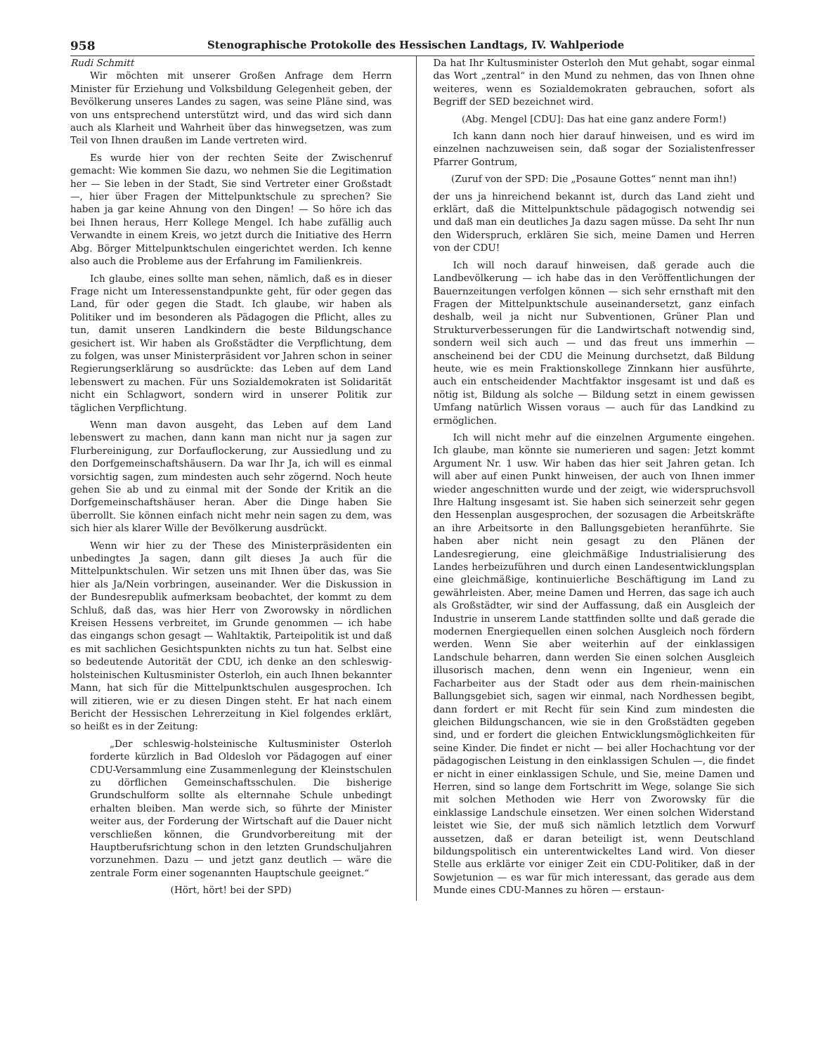958 Stenographische Protokolle des Hessischen Landtags, IV. Wahlperiode
Rudi Schmitt
Wir möchten mit unserer Großen Anfrage dem Herrn Minister für Erziehung und Volksbildung Gelegenheit geben, der Bevölkerung unseres Landes zu sagen, was seine Pläne sind, was von uns entsprechend unterstützt wird, und das wird sich dann auch als Klarheit und Wahrheit über das hinwegsetzen, was zum Teil von Ihnen draußen im Lande vertreten wird.
Es wurde hier von der rechten Seite der Zwischenruf gemacht: Wie kommen Sie dazu, wo nehmen Sie die Legitimation her — Sie leben in der Stadt, Sie sind Vertreter einer Großstadt —, hier über Fragen der Mittelpunktschule zu sprechen? Sie haben ja gar keine Ahnung von den Dingen! — So höre ich das bei Ihnen heraus, Herr Kollege Mengel. Ich habe zufällig auch Verwandte in einem Kreis, wo jetzt durch die Initiative des Herrn Abg. Börger Mittelpunktschulen eingerichtet werden. Ich kenne also auch die Probleme aus der Erfahrung im Familienkreis.
Ich glaube, eines sollte man sehen, nämlich, daß es in dieser Frage nicht um Interessenstandpunkte geht, für oder gegen das Land, für oder gegen die Stadt. Ich glaube, wir haben als Politiker und im besonderen als Pädagogen die Pflicht, alles zu tun, damit unseren Landkindern die beste Bildungschance gesichert ist. Wir haben als Großstädter die Verpflichtung, dem zu folgen, was unser Ministerpräsident vor Jahren schon in seiner Regierungserklärung so ausdrückte: das Leben auf dem Land lebenswert zu machen. Für uns Sozialdemokraten ist Solidarität nicht ein Schlagwort, sondern wird in unserer Politik zur täglichen Verpflichtung.
Wenn man davon ausgeht, das Leben auf dem Land lebenswert zu machen, dann kann man nicht nur ja sagen zur Flurbereinigung, zur Dorfauflockerung, zur Aussiedlung und zu den Dorfgemeinschaftshäusern. Da war Ihr Ja, ich will es einmal vorsichtig sagen, zum mindesten auch sehr zögernd. Noch heute gehen Sie ab und zu einmal mit der Sonde der Kritik an die Dorfgemeinschaftshäuser heran. Aber die Dinge haben Sie überrollt. Sie können einfach nicht mehr nein sagen zu dem, was sich hier als klarer Wille der Bevölkerung ausdrückt.
Wenn wir hier zu der These des Ministerpräsidenten ein unbedingtes Ja sagen, dann gilt dieses Ja auch für die Mittelpunktschulen. Wir setzen uns mit Ihnen über das, was Sie hier als Ja/Nein vorbringen, auseinander. Wer die Diskussion in der Bundesrepublik aufmerksam beobachtet, der kommt zu dem Schluß, daß das, was hier Herr von Zworowsky in nördlichen Kreisen Hessens verbreitet, im Grunde genommen — ich habe das eingangs schon gesagt — Wahltaktik, Parteipolitik ist und daß es mit sachlichen Gesichtspunkten nichts zu tun hat. Selbst eine so bedeutende Autorität der CDU, ich denke an den schleswig-holsteinischen Kultusminister Osterloh, ein auch Ihnen bekannter Mann, hat sich für die Mittelpunktschulen ausgesprochen. Ich will zitieren, wie er zu diesen Dingen steht. Er hat nach einem Bericht der Hessischen Lehrerzeitung in Kiel folgendes erklärt, so heißt es in der Zeitung:
„Der schleswig-holsteinische Kultusminister Osterloh forderte kürzlich in Bad Oldesloh vor Pädagogen auf einer CDU-Versammlung eine Zusammenlegung der Kleinstschulen zu dörflichen Gemeinschaftsschulen. Die bisherige Grundschulform sollte als elternnahe Schule unbedingt erhalten bleiben. Man werde sich, so führte der Minister weiter aus, der Forderung der Wirtschaft auf die Dauer nicht verschließen können, die Grundvorbereitung mit der Hauptberufsrichtung schon in den letzten Grundschuljahren vorzunehmen. Dazu — und jetzt ganz deutlich — wäre die zentrale Form einer sogenannten Hauptschule geeignet.“
(Hört, hört! bei der SPD)
Da hat Ihr Kultusminister Osterloh den Mut gehabt, sogar einmal das Wort „zentral“ in den Mund zu nehmen, das von Ihnen ohne weiteres, wenn es Sozialdemokraten gebrauchen, sofort als Begriff der SED bezeichnet wird.
(Abg. Mengel [CDU]: Das hat eine ganz andere Form!)
Ich kann dann noch hier darauf hinweisen, und es wird im einzelnen nachzuweisen sein, daß sogar der Sozialistenfresser Pfarrer Gontrum,
(Zuruf von der SPD: Die „Posaune Gottes“ nennt man ihn!)
der uns ja hinreichend bekannt ist, durch das Land zieht und erklärt, daß die Mittelpunktschule pädagogisch notwendig sei und daß man ein deutliches Ja dazu sagen müsse. Da seht Ihr nun den Widerspruch, erklären Sie sich, meine Damen und Herren von der CDU!
Ich will noch darauf hinweisen, daß gerade auch die Landbevölkerung — ich habe das in den Veröffentlichungen der Bauernzeitungen verfolgen können — sich sehr ernsthaft mit den Fragen der Mittelpunktschule auseinandersetzt, ganz einfach deshalb, weil ja nicht nur Subventionen, Grüner Plan und Strukturverbesserungen für die Landwirtschaft notwendig sind, sondern weil sich auch — und das freut uns immerhin — anscheinend bei der CDU die Meinung durchsetzt, daß Bildung heute, wie es mein Fraktionskollege Zinnkann hier ausführte, auch ein entscheidender Machtfaktor insgesamt ist und daß es nötig ist, Bildung als solche — Bildung setzt in einem gewissen Umfang natürlich Wissen voraus — auch für das Landkind zu ermöglichen.
Ich will nicht mehr auf die einzelnen Argumente eingehen. Ich glaube, man könnte sie numerieren und sagen: Jetzt kommt Argument Nr. 1 usw. Wir haben das hier seit Jahren getan. Ich will aber auf einen Punkt hinweisen, der auch von Ihnen immer wieder angeschnitten wurde und der zeigt, wie widerspruchsvoll Ihre Haltung insgesamt ist. Sie haben sich seinerzeit sehr gegen den Hessenplan ausgesprochen, der sozusagen die Arbeitskräfte an ihre Arbeitsorte in den Ballungsgebieten heranführte. Sie haben aber nicht nein gesagt zu den Plänen der Landesregierung, eine gleichmäßige Industrialisierung des Landes herbeizuführen und durch einen Landesentwicklungsplan eine gleichmäßige, kontinuierliche Beschäftigung im Land zu gewährleisten. Aber, meine Damen und Herren, das sage ich auch als Großstädter, wir sind der Auffassung, daß ein Ausgleich der Industrie in unserem Lande stattfinden sollte und daß gerade die modernen Energiequellen einen solchen Ausgleich noch fördern werden. Wenn Sie aber weiterhin auf der einklassigen Landschule beharren, dann werden Sie einen solchen Ausgleich illusorisch machen, denn wenn ein Ingenieur, wenn ein Facharbeiter aus der Stadt oder aus dem rhein-mainischen Ballungsgebiet sich, sagen wir einmal, nach Nordhessen begibt, dann fordert er mit Recht für sein Kind zum mindesten die gleichen Bildungschancen, wie sie in den Großstädten gegeben sind, und er fordert die gleichen Entwicklungsmöglichkeiten für seine Kinder. Die findet er nicht — bei aller Hochachtung vor der pädagogischen Leistung in den einklassigen Schulen —, die findet er nicht in einer einklassigen Schule, und Sie, meine Damen und Herren, sind so lange dem Fortschritt im Wege, solange Sie sich mit solchen Methoden wie Herr von Zworowsky für die einklassige Landschule einsetzen. Wer einen solchen Widerstand leistet wie Sie, der muß sich nämlich letztlich dem Vorwurf aussetzen, daß er daran beteiligt ist, wenn Deutschland bildungspolitisch ein unterentwickeltes Land wird. Von dieser Stelle aus erklärte vor einiger Zeit ein CDU-Politiker, daß in der Sowjetunion — es war für mich interessant, das gerade aus dem Munde eines CDU-Mannes zu hören — erstaun-